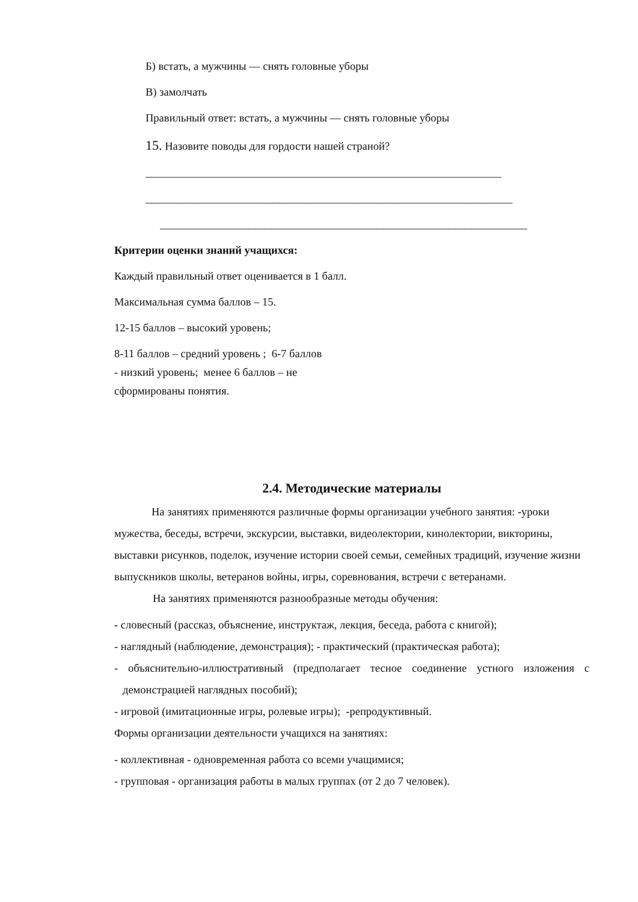Б) встать, а мужчины — снять головные уборы
В) замолчать
Правильный ответ: встать, а мужчины — снять головные уборы
15. Назовите поводы для гордости нашей страной?
________________________________________________________________
__________________________________________________________________
__________________________________________________________________
Критерии оценки знаний учащихся:
Каждый правильный ответ оценивается в 1 балл.
Максимальная сумма баллов – 15.
12-15 баллов – высокий уровень;
8-11 баллов – средний уровень ; 6-7 баллов
- низкий уровень; менее 6 баллов – не
сформированы понятия.
2.4. Методические материалы
На занятиях применяются различные формы организации учебного занятия: -уроки мужества, беседы, встречи, экскурсии, выставки, видеолектории, кинолектории, викторины, выставки рисунков, поделок, изучение истории своей семьи, семейных традиций, изучение жизни выпускников школы, ветеранов войны, игры, соревнования, встречи с ветеранами.
На занятиях применяются разнообразные методы обучения:
- словесный (рассказ, объяснение, инструктаж, лекция, беседа, работа с книгой);
- наглядный (наблюдение, демонстрация); - практический (практическая работа);
- объяснительно-иллюстративный (предполагает тесное соединение устного изложения с демонстрацией наглядных пособий);
- игровой (имитационные игры, ролевые игры); -репродуктивный.
Формы организации деятельности учащихся на занятиях:
- коллективная - одновременная работа со всеми учащимися;
- групповая - организация работы в малых группах (от 2 до 7 человек).